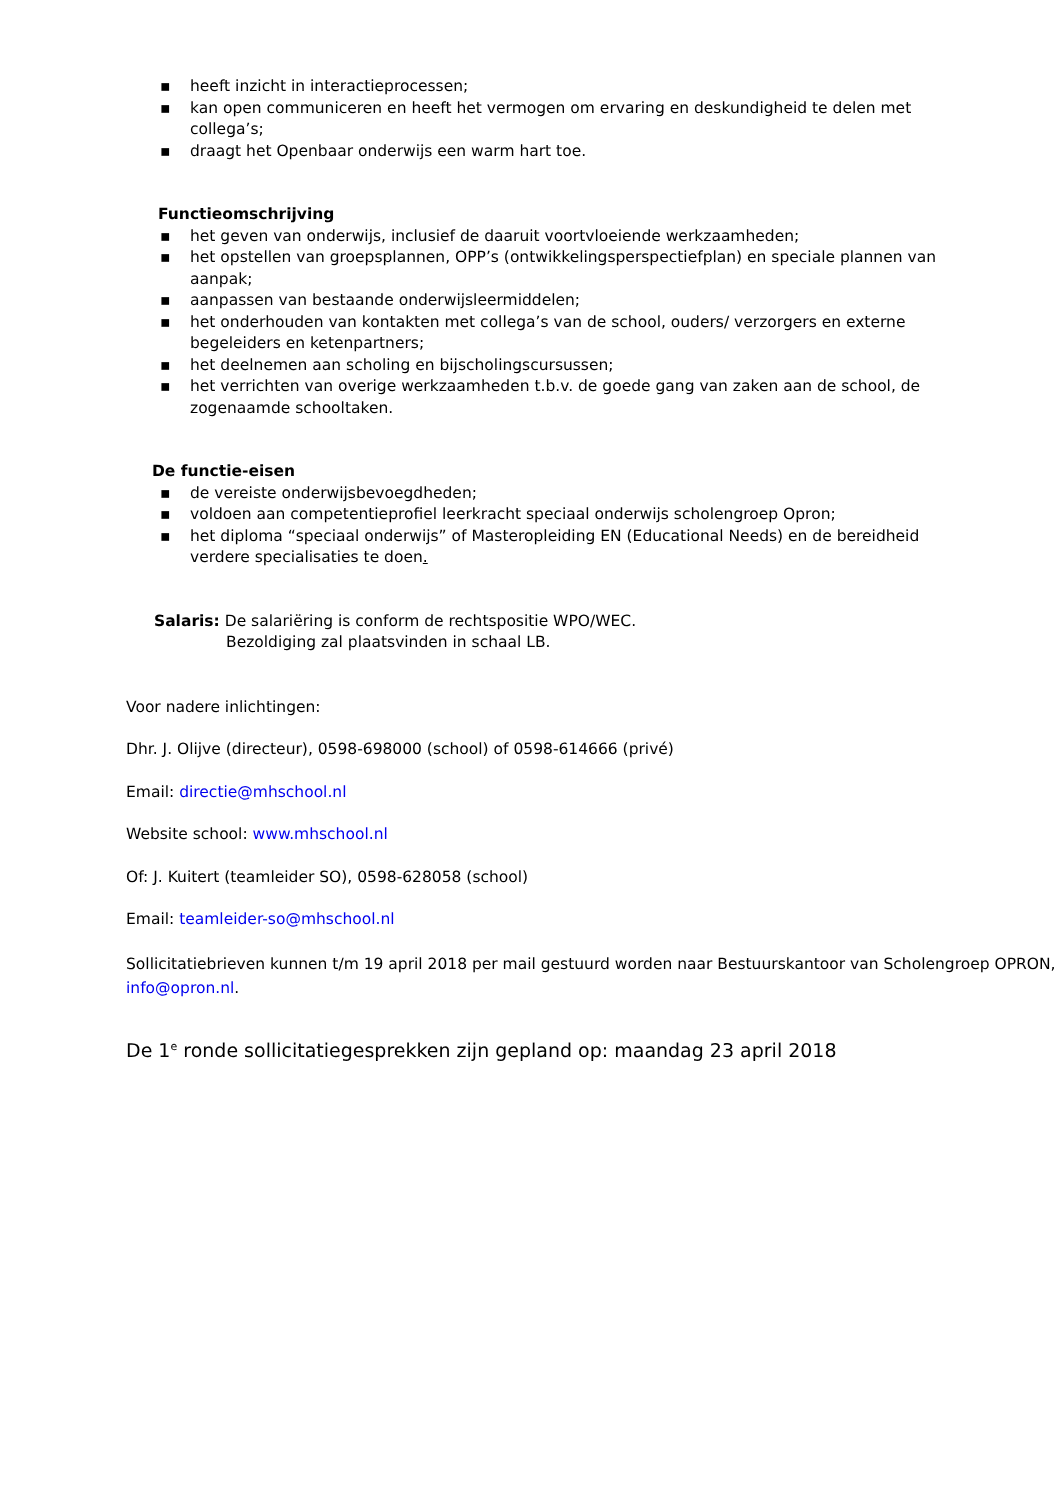▪ heeft inzicht in interactieprocessen;
▪ kan open communiceren en heeft het vermogen om ervaring en deskundigheid te delen met collega’s;
▪ draagt het Openbaar onderwijs een warm hart toe.
Functieomschrijving
▪ het geven van onderwijs, inclusief de daaruit voortvloeiende werkzaamheden;
▪ het opstellen van groepsplannen, OPP’s (ontwikkelingsperspectiefplan) en speciale plannen van aanpak;
▪ aanpassen van bestaande onderwijsleermiddelen;
▪ het onderhouden van kontakten met collega’s van de school, ouders/ verzorgers en externe begeleiders en ketenpartners;
▪ het deelnemen aan scholing en bijscholingscursussen;
▪ het verrichten van overige werkzaamheden t.b.v. de goede gang van zaken aan de school, de zogenaamde schooltaken.
De functie-eisen
▪ de vereiste onderwijsbevoegdheden;
▪ voldoen aan competentieprofiel leerkracht speciaal onderwijs scholengroep Opron;
▪ het diploma “speciaal onderwijs” of Masteropleiding EN (Educational Needs) en de bereidheid verdere specialisaties te doen.
Salaris: De salariëring is conform de rechtspositie WPO/WEC.
Bezoldiging zal plaatsvinden in schaal LB.
Voor nadere inlichtingen:
Dhr. J. Olijve (directeur), 0598-698000 (school) of 0598-614666 (privé)
Email: directie@mhschool.nl
Website school: www.mhschool.nl
Of: J. Kuitert (teamleider SO), 0598-628058 (school)
Email: teamleider-so@mhschool.nl
Sollicitatiebrieven kunnen t/m 19 april 2018 per mail gestuurd worden naar Bestuurskantoor van Scholengroep OPRON, info@opron.nl.
De 1<sup>e</sup> ronde sollicitatiegesprekken zijn gepland op: maandag 23 april 2018